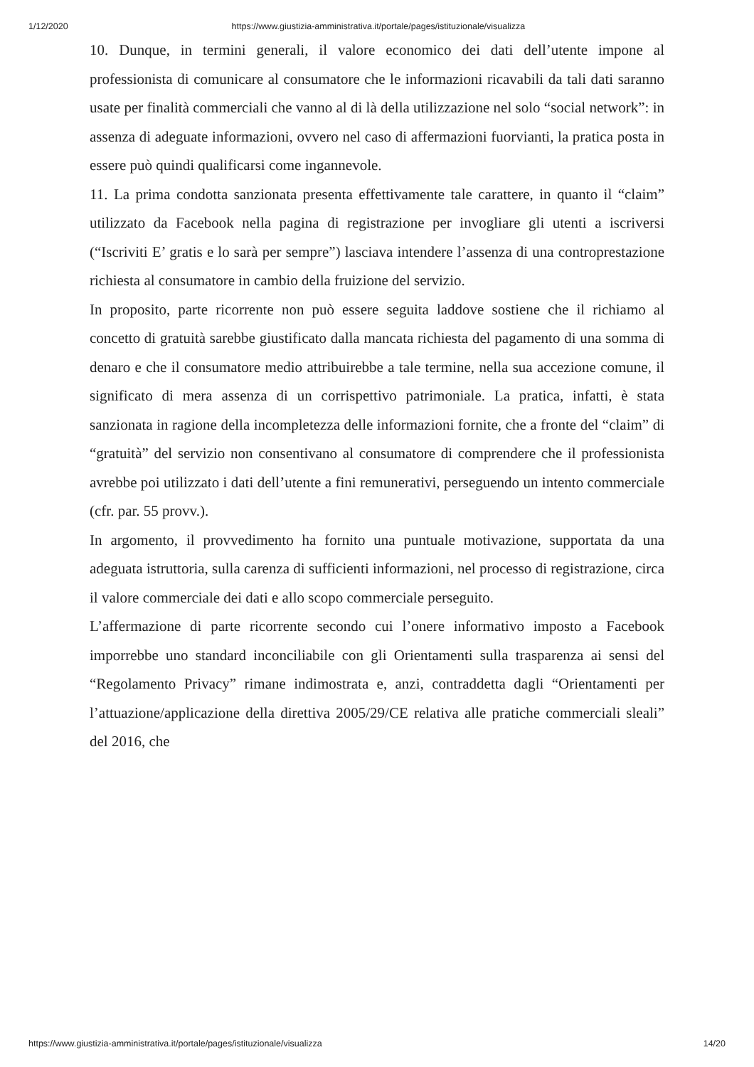1/12/2020 https://www.giustizia-amministrativa.it/portale/pages/istituzionale/visualizza
10. Dunque, in termini generali, il valore economico dei dati dell’utente impone al professionista di comunicare al consumatore che le informazioni ricavabili da tali dati saranno usate per finalità commerciali che vanno al di là della utilizzazione nel solo “social network”: in assenza di adeguate informazioni, ovvero nel caso di affermazioni fuorvianti, la pratica posta in essere può quindi qualificarsi come ingannevole.
11. La prima condotta sanzionata presenta effettivamente tale carattere, in quanto il “claim” utilizzato da Facebook nella pagina di registrazione per invogliare gli utenti a iscriversi (“Iscriviti E’ gratis e lo sarà per sempre”) lasciava intendere l’assenza di una controprestazione richiesta al consumatore in cambio della fruizione del servizio.
In proposito, parte ricorrente non può essere seguita laddove sostiene che il richiamo al concetto di gratuità sarebbe giustificato dalla mancata richiesta del pagamento di una somma di denaro e che il consumatore medio attribuirebbe a tale termine, nella sua accezione comune, il significato di mera assenza di un corrispettivo patrimoniale. La pratica, infatti, è stata sanzionata in ragione della incompletezza delle informazioni fornite, che a fronte del “claim” di “gratuità” del servizio non consentivano al consumatore di comprendere che il professionista avrebbe poi utilizzato i dati dell’utente a fini remunerativi, perseguendo un intento commerciale (cfr. par. 55 provv.).
In argomento, il provvedimento ha fornito una puntuale motivazione, supportata da una adeguata istruttoria, sulla carenza di sufficienti informazioni, nel processo di registrazione, circa il valore commerciale dei dati e allo scopo commerciale perseguito.
L’affermazione di parte ricorrente secondo cui l’onere informativo imposto a Facebook imporrebbe uno standard inconciliabile con gli Orientamenti sulla trasparenza ai sensi del “Regolamento Privacy” rimane indimostrata e, anzi, contraddetta dagli “Orientamenti per l’attuazione/applicazione della direttiva 2005/29/CE relativa alle pratiche commerciali sleali” del 2016, che
https://www.giustizia-amministrativa.it/portale/pages/istituzionale/visualizza 14/20